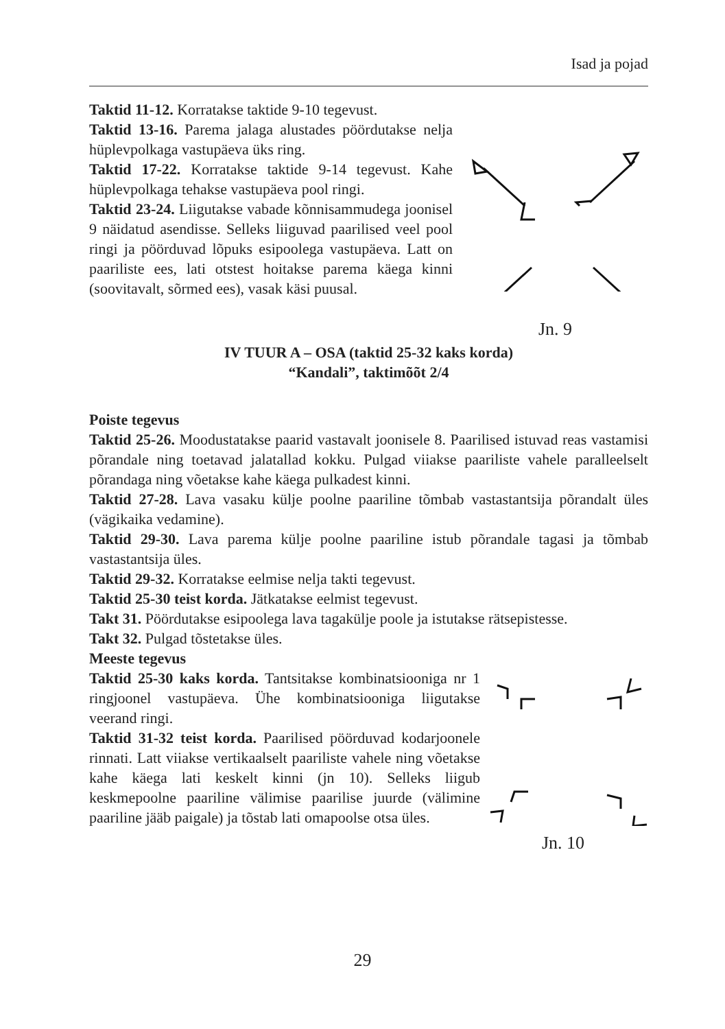Isad ja pojad
Taktid 11-12. Korratakse taktide 9-10 tegevust.
Taktid 13-16. Parema jalaga alustades pöördutakse nelja hüplevpolkaga vastupäeva üks ring.
Taktid 17-22. Korratakse taktide 9-14 tegevust. Kahe hüplevpolkaga tehakse vastupäeva pool ringi.
Taktid 23-24. Liigutakse vabade kõnnisammudega joonisel 9 näidatud asendisse. Selleks liiguvad paarilised veel pool ringi ja pöörduvad lõpuks esipoolega vastupäeva. Latt on paariliste ees, lati otstest hoitakse parema käega kinni (soovitavalt, sõrmed ees), vasak käsi puusal.
Jn. 9
IV TUUR A – OSA (taktid 25-32 kaks korda)
“Kandali”, taktimõõt 2/4
Poiste tegevus
Taktid 25-26. Moodustatakse paarid vastavalt joonisele 8. Paarilised istuvad reas vastamisi põrandale ning toetavad jalatallad kokku. Pulgad viiakse paariliste vahele paralleelselt põrandaga ning võetakse kahe käega pulkadest kinni.
Taktid 27-28. Lava vasaku külje poolne paariline tõmbab vastastantsija põrandalt üles (vägikaika vedamine).
Taktid 29-30. Lava parema külje poolne paariline istub põrandale tagasi ja tõmbab vastastantsija üles.
Taktid 29-32. Korratakse eelmise nelja takti tegevust.
Taktid 25-30 teist korda. Jätkatakse eelmist tegevust.
Takt 31. Pöördutakse esipoolega lava tagakülje poole ja istutakse rätsepistesse.
Takt 32. Pulgad tõstetakse üles.
Meeste tegevus
Taktid 25-30 kaks korda. Tantsitakse kombinatsiooniga nr 1 ringjoonel vastupäeva. Ühe kombinatsiooniga liigutakse veerand ringi.
Taktid 31-32 teist korda. Paarilised pöörduvad kodarjoonele rinnati. Latt viiakse vertikaalselt paariliste vahele ning võetakse kahe käega lati keskelt kinni (jn 10). Selleks liigub keskmepoolne paariline välimise paarilise juurde (välimine paariline jääb paigale) ja tõstab lati omapoolse otsa üles.
Jn. 10
29